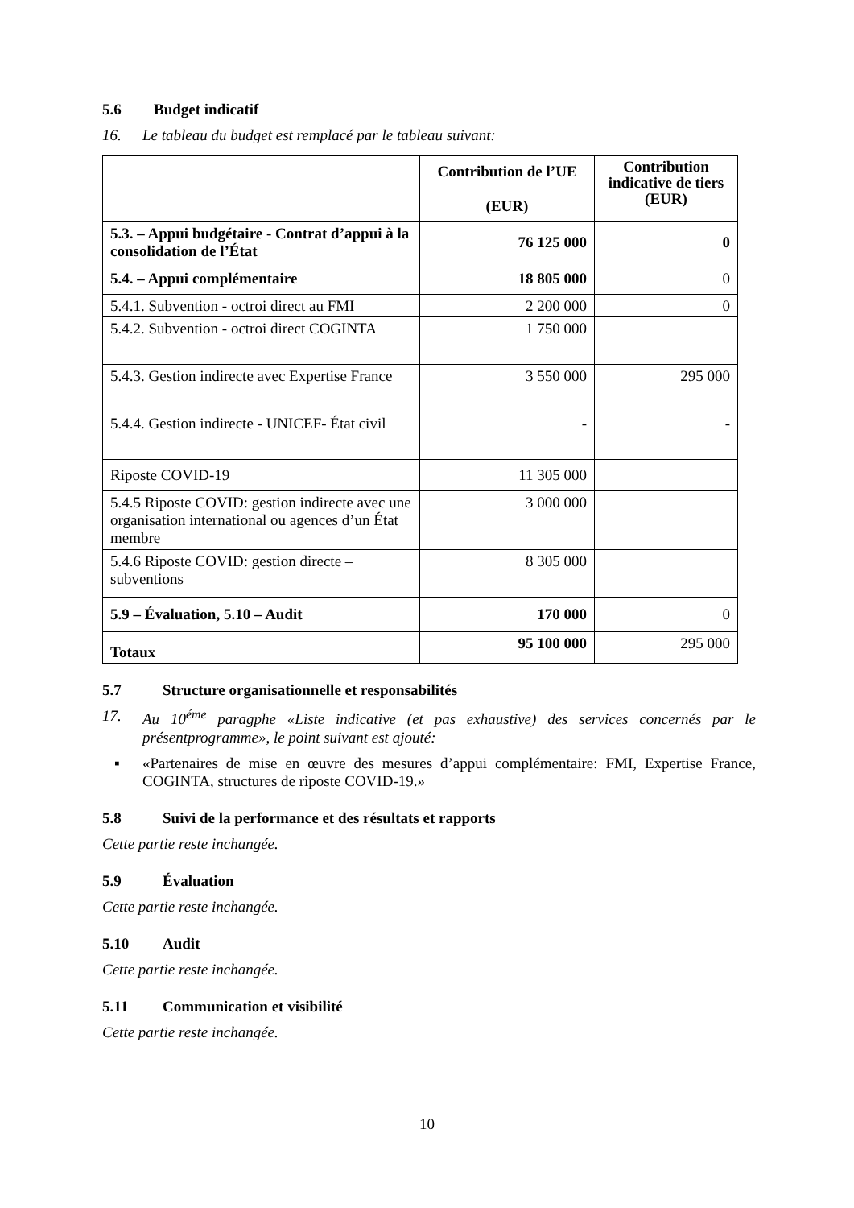5.6 Budget indicatif
16. Le tableau du budget est remplacé par le tableau suivant:
| | Contribution de l’UE (EUR) | Contribution indicative de tiers (EUR) |
| --- | --- | --- |
| 5.3. – Appui budgétaire - Contrat d’appui à la consolidation de l’État | 76 125 000 | 0 |
| 5.4. – Appui complémentaire | 18 805 000 | 0 |
| 5.4.1. Subvention - octroi direct au FMI | 2 200 000 | 0 |
| 5.4.2. Subvention - octroi direct COGINTA | 1 750 000 | |
| 5.4.3. Gestion indirecte avec Expertise France | 3 550 000 | 295 000 |
| 5.4.4. Gestion indirecte - UNICEF- État civil | - | - |
| Riposte COVID-19 | 11 305 000 | |
| 5.4.5 Riposte COVID: gestion indirecte avec une organisation international ou agences d’un État membre | 3 000 000 | |
| 5.4.6 Riposte COVID: gestion directe – subventions | 8 305 000 | |
| 5.9 – Évaluation, 5.10 – Audit | 170 000 | 0 |
| Totaux | 95 100 000 | 295 000 |
5.7 Structure organisationnelle et responsabilités
17. Au 10<sup>éme</sup> paragphe «Liste indicative (et pas exhaustive) des services concernés par le présentprogramme», le point suivant est ajouté:
▪ «Partenaires de mise en œuvre des mesures d’appui complémentaire: FMI, Expertise France, COGINTA, structures de riposte COVID-19.»
5.8 Suivi de la performance et des résultats et rapports
Cette partie reste inchangée.
5.9 Évaluation
Cette partie reste inchangée.
5.10 Audit
Cette partie reste inchangée.
5.11 Communication et visibilité
Cette partie reste inchangée.
10